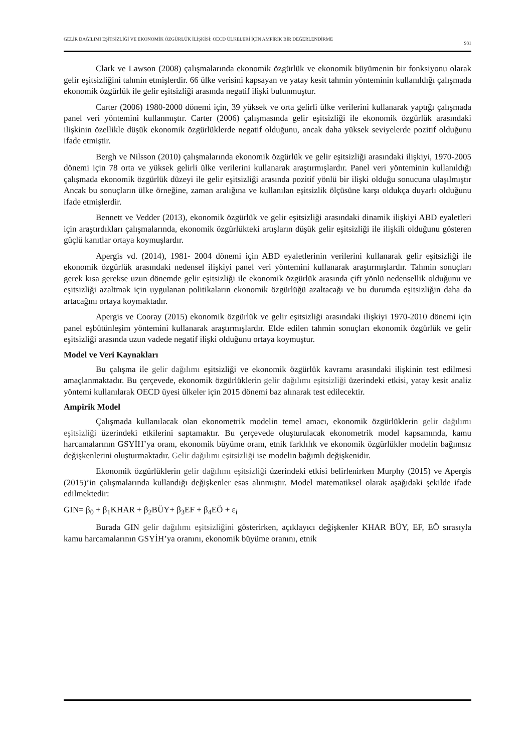GELİR DAĞILIMI EŞİTSİZLİĞİ VE EKONOMİK ÖZGÜRLÜK İLİŞKİSİ: OECD ÜLKELERİ İÇİN AMPİRİK BİR DEĞERLENDİRME
931
Clark ve Lawson (2008) çalışmalarında ekonomik özgürlük ve ekonomik büyümenin bir fonksiyonu olarak gelir eşitsizliğini tahmin etmişlerdir. 66 ülke verisini kapsayan ve yatay kesit tahmin yönteminin kullanıldığı çalışmada ekonomik özgürlük ile gelir eşitsizliği arasında negatif ilişki bulunmuştur.
Carter (2006) 1980-2000 dönemi için, 39 yüksek ve orta gelirli ülke verilerini kullanarak yaptığı çalışmada panel veri yöntemini kullanmıştır. Carter (2006) çalışmasında gelir eşitsizliği ile ekonomik özgürlük arasındaki ilişkinin özellikle düşük ekonomik özgürlüklerde negatif olduğunu, ancak daha yüksek seviyelerde pozitif olduğunu ifade etmiştir.
Bergh ve Nilsson (2010) çalışmalarında ekonomik özgürlük ve gelir eşitsizliği arasındaki ilişkiyi, 1970-2005 dönemi için 78 orta ve yüksek gelirli ülke verilerini kullanarak araştırmışlardır. Panel veri yönteminin kullanıldığı çalışmada ekonomik özgürlük düzeyi ile gelir eşitsizliği arasında pozitif yönlü bir ilişki olduğu sonucuna ulaşılmıştır Ancak bu sonuçların ülke örneğine, zaman aralığına ve kullanılan eşitsizlik ölçüsüne karşı oldukça duyarlı olduğunu ifade etmişlerdir.
Bennett ve Vedder (2013), ekonomik özgürlük ve gelir eşitsizliği arasındaki dinamik ilişkiyi ABD eyaletleri için araştırdıkları çalışmalarında, ekonomik özgürlükteki artışların düşük gelir eşitsizliği ile ilişkili olduğunu gösteren güçlü kanıtlar ortaya koymuşlardır.
Apergis vd. (2014), 1981- 2004 dönemi için ABD eyaletlerinin verilerini kullanarak gelir eşitsizliği ile ekonomik özgürlük arasındaki nedensel ilişkiyi panel veri yöntemini kullanarak araştırmışlardır. Tahmin sonuçları gerek kısa gerekse uzun dönemde gelir eşitsizliği ile ekonomik özgürlük arasında çift yönlü nedensellik olduğunu ve eşitsizliği azaltmak için uygulanan politikaların ekonomik özgürlüğü azaltacağı ve bu durumda eşitsizliğin daha da artacağını ortaya koymaktadır.
Apergis ve Cooray (2015) ekonomik özgürlük ve gelir eşitsizliği arasındaki ilişkiyi 1970-2010 dönemi için panel eşbütünleşim yöntemini kullanarak araştırmışlardır. Elde edilen tahmin sonuçları ekonomik özgürlük ve gelir eşitsizliği arasında uzun vadede negatif ilişki olduğunu ortaya koymuştur.
Model ve Veri Kaynakları
Bu çalışma ile gelir dağılımı eşitsizliği ve ekonomik özgürlük kavramı arasındaki ilişkinin test edilmesi amaçlanmaktadır. Bu çerçevede, ekonomik özgürlüklerin gelir dağılımı eşitsizliği üzerindeki etkisi, yatay kesit analiz yöntemi kullanılarak OECD üyesi ülkeler için 2015 dönemi baz alınarak test edilecektir.
Ampirik Model
Çalışmada kullanılacak olan ekonometrik modelin temel amacı, ekonomik özgürlüklerin gelir dağılımı eşitsizliği üzerindeki etkilerini saptamaktır. Bu çerçevede oluşturulacak ekonometrik model kapsamında, kamu harcamalarının GSYİH’ya oranı, ekonomik büyüme oranı, etnik farklılık ve ekonomik özgürlükler modelin bağımsız değişkenlerini oluşturmaktadır. Gelir dağılımı eşitsizliği ise modelin bağımlı değişkenidir.
Ekonomik özgürlüklerin gelir dağılımı eşitsizliği üzerindeki etkisi belirlenirken Murphy (2015) ve Apergis (2015)’in çalışmalarında kullandığı değişkenler esas alınmıştır. Model matematiksel olarak aşağıdaki şekilde ifade edilmektedir:
GIN= β<sub>0</sub> + β<sub>1</sub>KHAR + β<sub>2</sub>BÜY+ β<sub>3</sub>EF + β<sub>4</sub>EÖ + ε<sub>i</sub>
Burada GIN gelir dağılımı eşitsizliğini gösterirken, açıklayıcı değişkenler KHAR BÜY, EF, EÖ sırasıyla kamu harcamalarının GSYİH’ya oranını, ekonomik büyüme oranını, etnik